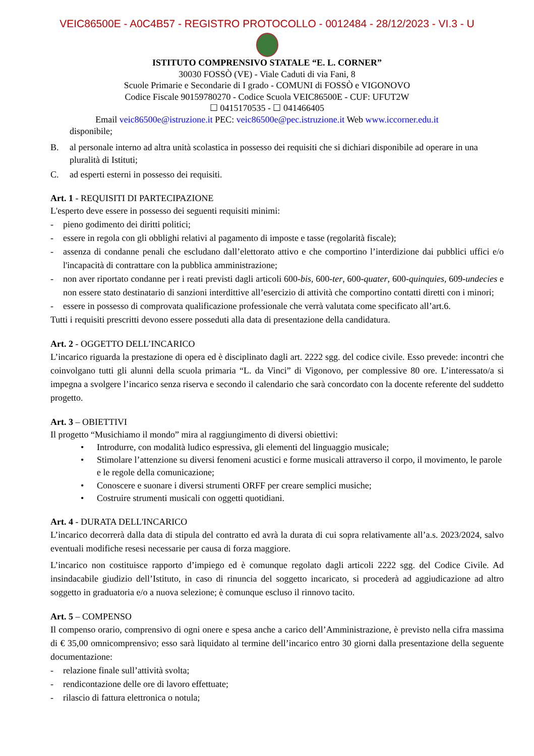VEIC86500E - A0C4B57 - REGISTRO PROTOCOLLO - 0012484 - 28/12/2023 - VI.3 - U
ISTITUTO COMPRENSIVO STATALE “E. L. CORNER”
30030 FOSSÒ (VE) - Viale Caduti di via Fani, 8
Scuole Primarie e Secondarie di I grado - COMUNI di FOSSÒ e VIGONOVO
Codice Fiscale 90159780270 - Codice Scuola VEIC86500E - CUF: UFUT2W
☐ 0415170535 - ☐ 041466405
Email veic86500e@istruzione.it PEC: veic86500e@pec.istruzione.it Web www.iccorner.edu.it
disponibile;
B. al personale interno ad altra unità scolastica in possesso dei requisiti che si dichiari disponibile ad operare in una pluralità di Istituti;
C. ad esperti esterni in possesso dei requisiti.
Art. 1 - REQUISITI DI PARTECIPAZIONE
L'esperto deve essere in possesso dei seguenti requisiti minimi:
- pieno godimento dei diritti politici;
- essere in regola con gli obblighi relativi al pagamento di imposte e tasse (regolarità fiscale);
- assenza di condanne penali che escludano dall’elettorato attivo e che comportino l’interdizione dai pubblici uffici e/o l'incapacità di contrattare con la pubblica amministrazione;
- non aver riportato condanne per i reati previsti dagli articoli 600-bis, 600-ter, 600-quater, 600-quinquies, 609-undecies e non essere stato destinatario di sanzioni interdittive all’esercizio di attività che comportino contatti diretti con i minori;
- essere in possesso di comprovata qualificazione professionale che verrà valutata come specificato all’art.6.
Tutti i requisiti prescritti devono essere posseduti alla data di presentazione della candidatura.
Art. 2 - OGGETTO DELL’INCARICO
L’incarico riguarda la prestazione di opera ed è disciplinato dagli art. 2222 sgg. del codice civile. Esso prevede: incontri che coinvolgano tutti gli alunni della scuola primaria “L. da Vinci” di Vigonovo, per complessive 80 ore. L’interessato/a si impegna a svolgere l’incarico senza riserva e secondo il calendario che sarà concordato con la docente referente del suddetto progetto.
Art. 3 – OBIETTIVI
Il progetto “Musichiamo il mondo” mira al raggiungimento di diversi obiettivi:
• Introdurre, con modalità ludico espressiva, gli elementi del linguaggio musicale;
• Stimolare l’attenzione su diversi fenomeni acustici e forme musicali attraverso il corpo, il movimento, le parole e le regole della comunicazione;
• Conoscere e suonare i diversi strumenti ORFF per creare semplici musiche;
• Costruire strumenti musicali con oggetti quotidiani.
Art. 4 - DURATA DELL'INCARICO
L’incarico decorrerà dalla data di stipula del contratto ed avrà la durata di cui sopra relativamente all’a.s. 2023/2024, salvo eventuali modifiche resesi necessarie per causa di forza maggiore.
L’incarico non costituisce rapporto d’impiego ed è comunque regolato dagli articoli 2222 sgg. del Codice Civile. Ad insindacabile giudizio dell’Istituto, in caso di rinuncia del soggetto incaricato, si procederà ad aggiudicazione ad altro soggetto in graduatoria e/o a nuova selezione; è comunque escluso il rinnovo tacito.
Art. 5 – COMPENSO
Il compenso orario, comprensivo di ogni onere e spesa anche a carico dell’Amministrazione, è previsto nella cifra massima di € 35,00 omnicomprensivo; esso sarà liquidato al termine dell’incarico entro 30 giorni dalla presentazione della seguente documentazione:
- relazione finale sull’attività svolta;
- rendicontazione delle ore di lavoro effettuate;
- rilascio di fattura elettronica o notula;